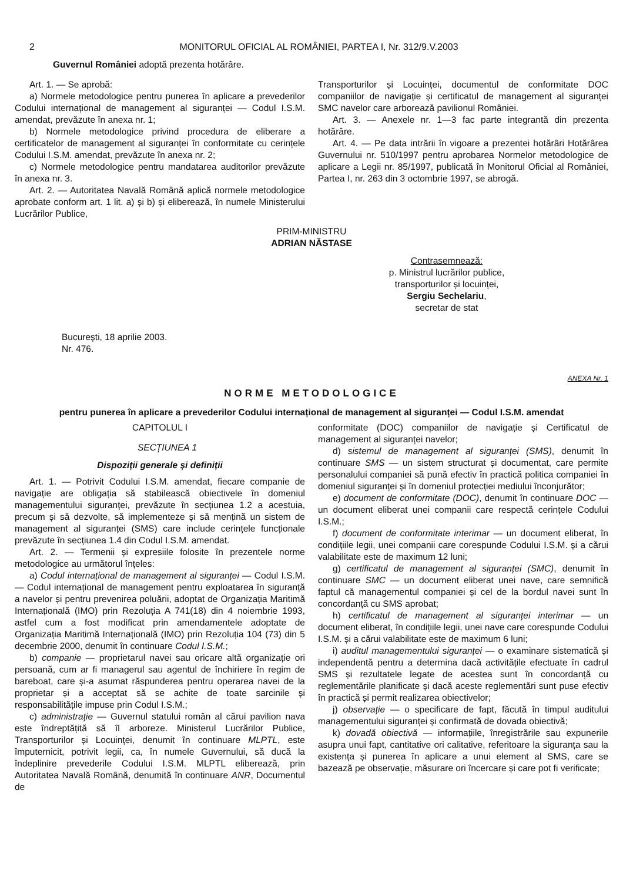2 MONITORUL OFICIAL AL ROMÂNIEI, PARTEA I, Nr. 312/9.V.2003
Guvernul României adoptă prezenta hotărâre.
Art. 1. — Se aprobă:
a) Normele metodologice pentru punerea în aplicare a prevederilor Codului internațional de management al siguranței — Codul I.S.M. amendat, prevăzute în anexa nr. 1;
b) Normele metodologice privind procedura de eliberare a certificatelor de management al siguranței în conformitate cu cerințele Codului I.S.M. amendat, prevăzute în anexa nr. 2;
c) Normele metodologice pentru mandatarea auditorilor prevăzute în anexa nr. 3.
Art. 2. — Autoritatea Navală Română aplică normele metodologice aprobate conform art. 1 lit. a) și b) și eliberează, în numele Ministerului Lucrărilor Publice,
Transporturilor și Locuinței, documentul de conformitate DOC companiilor de navigație și certificatul de management al siguranței SMC navelor care arborează pavilionul României.
Art. 3. — Anexele nr. 1—3 fac parte integrantă din prezenta hotărâre.
Art. 4. — Pe data intrării în vigoare a prezentei hotărâri Hotărârea Guvernului nr. 510/1997 pentru aprobarea Normelor metodologice de aplicare a Legii nr. 85/1997, publicată în Monitorul Oficial al României, Partea I, nr. 263 din 3 octombrie 1997, se abrogă.
PRIM-MINISTRU
ADRIAN NĂSTASE
Contrasemnează:
p. Ministrul lucrărilor publice,
transporturilor și locuinței,
Sergiu Sechelariu,
secretar de stat
București, 18 aprilie 2003.
Nr. 476.
ANEXA Nr. 1
NORME METODOLOGICE
pentru punerea în aplicare a prevederilor Codului internațional de management al siguranței — Codul I.S.M. amendat
CAPITOLUL I
SECȚIUNEA 1
Dispoziții generale și definiții
Art. 1. — Potrivit Codului I.S.M. amendat, fiecare companie de navigație are obligația să stabilească obiectivele în domeniul managementului siguranței, prevăzute în secțiunea 1.2 a acestuia, precum și să dezvolte, să implementeze și să mențină un sistem de management al siguranței (SMS) care include cerințele funcționale prevăzute în secțiunea 1.4 din Codul I.S.M. amendat.
Art. 2. — Termenii și expresiile folosite în prezentele norme metodologice au următorul înțeles:
a) Codul internațional de management al siguranței — Codul I.S.M. — Codul internațional de management pentru exploatarea în siguranță a navelor și pentru prevenirea poluării, adoptat de Organizația Maritimă Internațională (IMO) prin Rezoluția A 741(18) din 4 noiembrie 1993, astfel cum a fost modificat prin amendamentele adoptate de Organizația Maritimă Internațională (IMO) prin Rezoluția 104 (73) din 5 decembrie 2000, denumit în continuare Codul I.S.M.;
b) companie — proprietarul navei sau oricare altă organizație ori persoană, cum ar fi managerul sau agentul de închiriere în regim de bareboat, care și-a asumat răspunderea pentru operarea navei de la proprietar și a acceptat să se achite de toate sarcinile și responsabilitățile impuse prin Codul I.S.M.;
c) administrație — Guvernul statului român al cărui pavilion nava este îndreptățită să îl arboreze. Ministerul Lucrărilor Publice, Transporturilor și Locuinței, denumit în continuare MLPTL, este împuternicit, potrivit legii, ca, în numele Guvernului, să ducă la îndeplinire prevederile Codului I.S.M. MLPTL eliberează, prin Autoritatea Navală Română, denumită în continuare ANR, Documentul de
conformitate (DOC) companiilor de navigație și Certificatul de management al siguranței navelor;
d) sistemul de management al siguranței (SMS), denumit în continuare SMS — un sistem structurat și documentat, care permite personalului companiei să pună efectiv în practică politica companiei în domeniul siguranței și în domeniul protecției mediului înconjurător;
e) document de conformitate (DOC), denumit în continuare DOC — un document eliberat unei companii care respectă cerințele Codului I.S.M.;
f) document de conformitate interimar — un document eliberat, în condițiile legii, unei companii care corespunde Codului I.S.M. și a cărui valabilitate este de maximum 12 luni;
g) certificatul de management al siguranței (SMC), denumit în continuare SMC — un document eliberat unei nave, care semnifică faptul că managementul companiei și cel de la bordul navei sunt în concordanță cu SMS aprobat;
h) certificatul de management al siguranței interimar — un document eliberat, în condițiile legii, unei nave care corespunde Codului I.S.M. și a cărui valabilitate este de maximum 6 luni;
i) auditul managementului siguranței — o examinare sistematică și independentă pentru a determina dacă activitățile efectuate în cadrul SMS și rezultatele legate de acestea sunt în concordanță cu reglementările planificate și dacă aceste reglementări sunt puse efectiv în practică și permit realizarea obiectivelor;
j) observație — o specificare de fapt, făcută în timpul auditului managementului siguranței și confirmată de dovada obiectivă;
k) dovadă obiectivă — informațiile, înregistrările sau expunerile asupra unui fapt, cantitative ori calitative, referitoare la siguranța sau la existența și punerea în aplicare a unui element al SMS, care se bazează pe observație, măsurare ori încercare și care pot fi verificate;